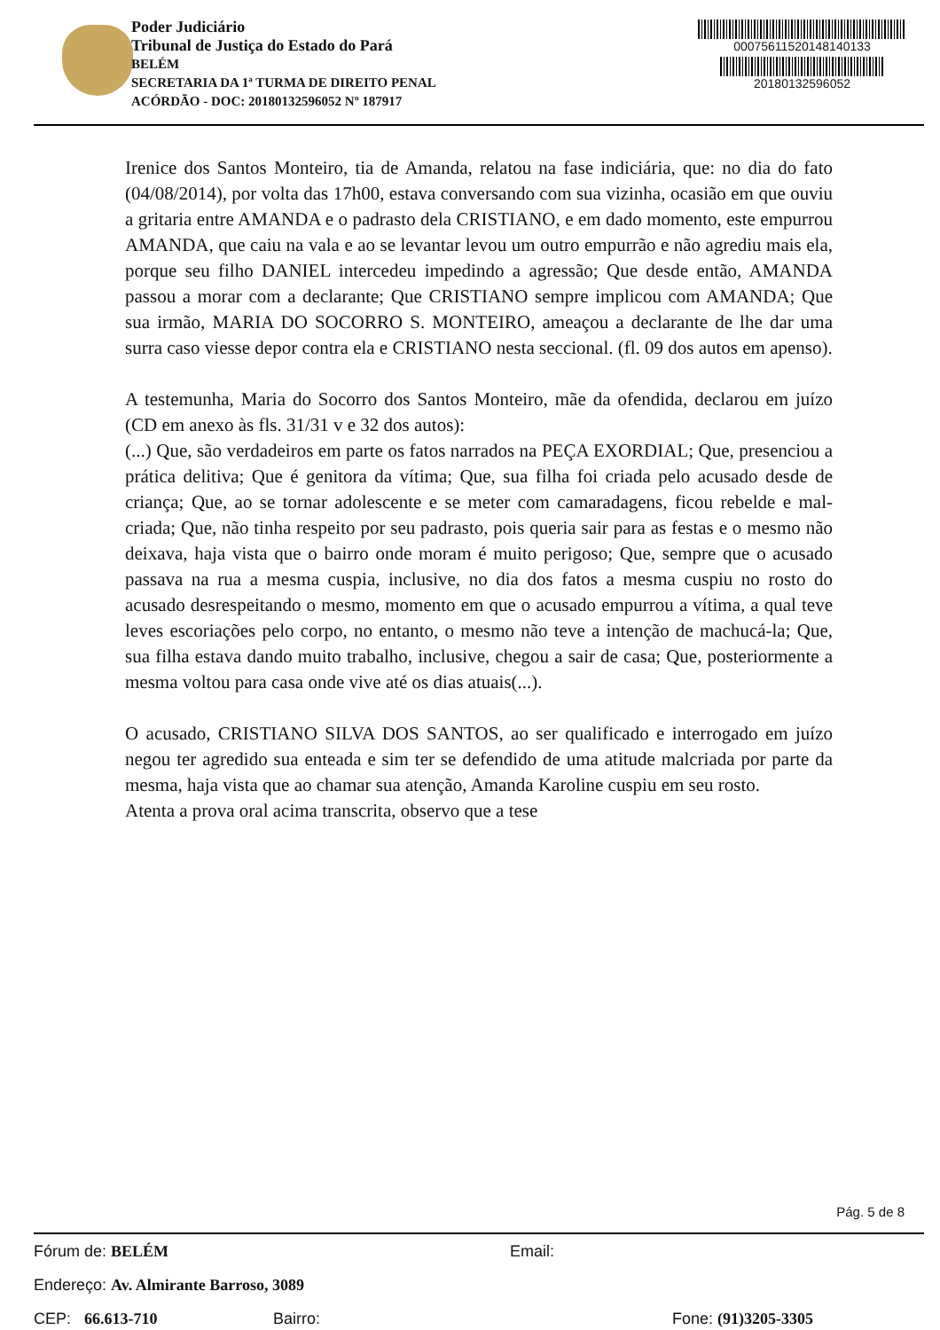Poder Judiciário
Tribunal de Justiça do Estado do Pará
BELÉM
SECRETARIA DA 1ª TURMA DE DIREITO PENAL
ACÓRDÃO - DOC: 20180132596052 Nº 187917
00075611520148140133
20180132596052
Irenice dos Santos Monteiro, tia de Amanda, relatou na fase indiciária, que: no dia do fato (04/08/2014), por volta das 17h00, estava conversando com sua vizinha, ocasião em que ouviu a gritaria entre AMANDA e o padrasto dela CRISTIANO, e em dado momento, este empurrou AMANDA, que caiu na vala e ao se levantar levou um outro empurrão e não agrediu mais ela, porque seu filho DANIEL intercedeu impedindo a agressão; Que desde então, AMANDA passou a morar com a declarante; Que CRISTIANO sempre implicou com AMANDA; Que sua irmão, MARIA DO SOCORRO S. MONTEIRO, ameaçou a declarante de lhe dar uma surra caso viesse depor contra ela e CRISTIANO nesta seccional. (fl. 09 dos autos em apenso).
A testemunha, Maria do Socorro dos Santos Monteiro, mãe da ofendida, declarou em juízo (CD em anexo às fls. 31/31 v e 32 dos autos):
(...) Que, são verdadeiros em parte os fatos narrados na PEÇA EXORDIAL; Que, presenciou a prática delitiva; Que é genitora da vítima; Que, sua filha foi criada pelo acusado desde de criança; Que, ao se tornar adolescente e se meter com camaradagens, ficou rebelde e mal-criada; Que, não tinha respeito por seu padrasto, pois queria sair para as festas e o mesmo não deixava, haja vista que o bairro onde moram é muito perigoso; Que, sempre que o acusado passava na rua a mesma cuspia, inclusive, no dia dos fatos a mesma cuspiu no rosto do acusado desrespeitando o mesmo, momento em que o acusado empurrou a vítima, a qual teve leves escoriações pelo corpo, no entanto, o mesmo não teve a intenção de machucá-la; Que, sua filha estava dando muito trabalho, inclusive, chegou a sair de casa; Que, posteriormente a mesma voltou para casa onde vive até os dias atuais(...).
O acusado, CRISTIANO SILVA DOS SANTOS, ao ser qualificado e interrogado em juízo negou ter agredido sua enteada e sim ter se defendido de uma atitude malcriada por parte da mesma, haja vista que ao chamar sua atenção, Amanda Karoline cuspiu em seu rosto.
Atenta a prova oral acima transcrita, observo que a tese
Pág. 5 de 8
Fórum de: BELÉM Email:
Endereço: Av. Almirante Barroso, 3089
CEP: 66.613-710 Bairro: Fone: (91)3205-3305